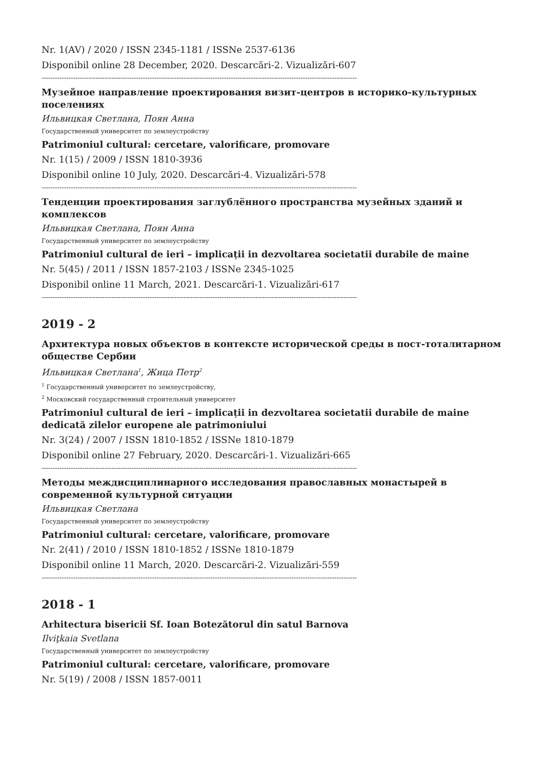Nr. 1(AV) / 2020 / ISSN 2345-1181 / ISSNe 2537-6136
Disponibil online 28 December, 2020. Descarcări-2. Vizualizări-607
--------------------------------------------------------------------------------------------------------------------------------------------
Музейное направление проектирования визит-центров в историко-культурных поселениях
Ильвицкая Светлана, Поян Анна
Государственный университет по землеустройству
Patrimoniul cultural: cercetare, valorificare, promovare
Nr. 1(15) / 2009 / ISSN 1810-3936
Disponibil online 10 July, 2020. Descarcări-4. Vizualizări-578
--------------------------------------------------------------------------------------------------------------------------------------------
Тенденции проектирования заглублённого пространства музейных зданий и комплексов
Ильвицкая Светлана, Поян Анна
Государственный университет по землеустройству
Patrimoniul cultural de ieri – implicații in dezvoltarea societatii durabile de maine
Nr. 5(45) / 2011 / ISSN 1857-2103 / ISSNe 2345-1025
Disponibil online 11 March, 2021. Descarcări-1. Vizualizări-617
--------------------------------------------------------------------------------------------------------------------------------------------
2019 - 2
Архитектура новых объектов в контексте исторической среды в пост-тоталитарном обществе Сербии
Ильвицкая Светлана<sup>1</sup>, Жица Петр<sup>2</sup>
<sup>1</sup> Государственный университет по землеустройству,
<sup>2</sup> Московский государственный строительный университет
Patrimoniul cultural de ieri – implicații in dezvoltarea societatii durabile de maine dedicată zilelor europene ale patrimoniului
Nr. 3(24) / 2007 / ISSN 1810-1852 / ISSNe 1810-1879
Disponibil online 27 February, 2020. Descarcări-1. Vizualizări-665
--------------------------------------------------------------------------------------------------------------------------------------------
Методы междисциплинарного исследования православных монастырей в современной культурной ситуации
Ильвицкая Светлана
Государственный университет по землеустройству
Patrimoniul cultural: cercetare, valorificare, promovare
Nr. 2(41) / 2010 / ISSN 1810-1852 / ISSNe 1810-1879
Disponibil online 11 March, 2020. Descarcări-2. Vizualizări-559
--------------------------------------------------------------------------------------------------------------------------------------------
2018 - 1
Arhitectura bisericii Sf. Ioan Botezătorul din satul Barnova
Ilviţkaia Svetlana
Государственный университет по землеустройству
Patrimoniul cultural: cercetare, valorificare, promovare
Nr. 5(19) / 2008 / ISSN 1857-0011